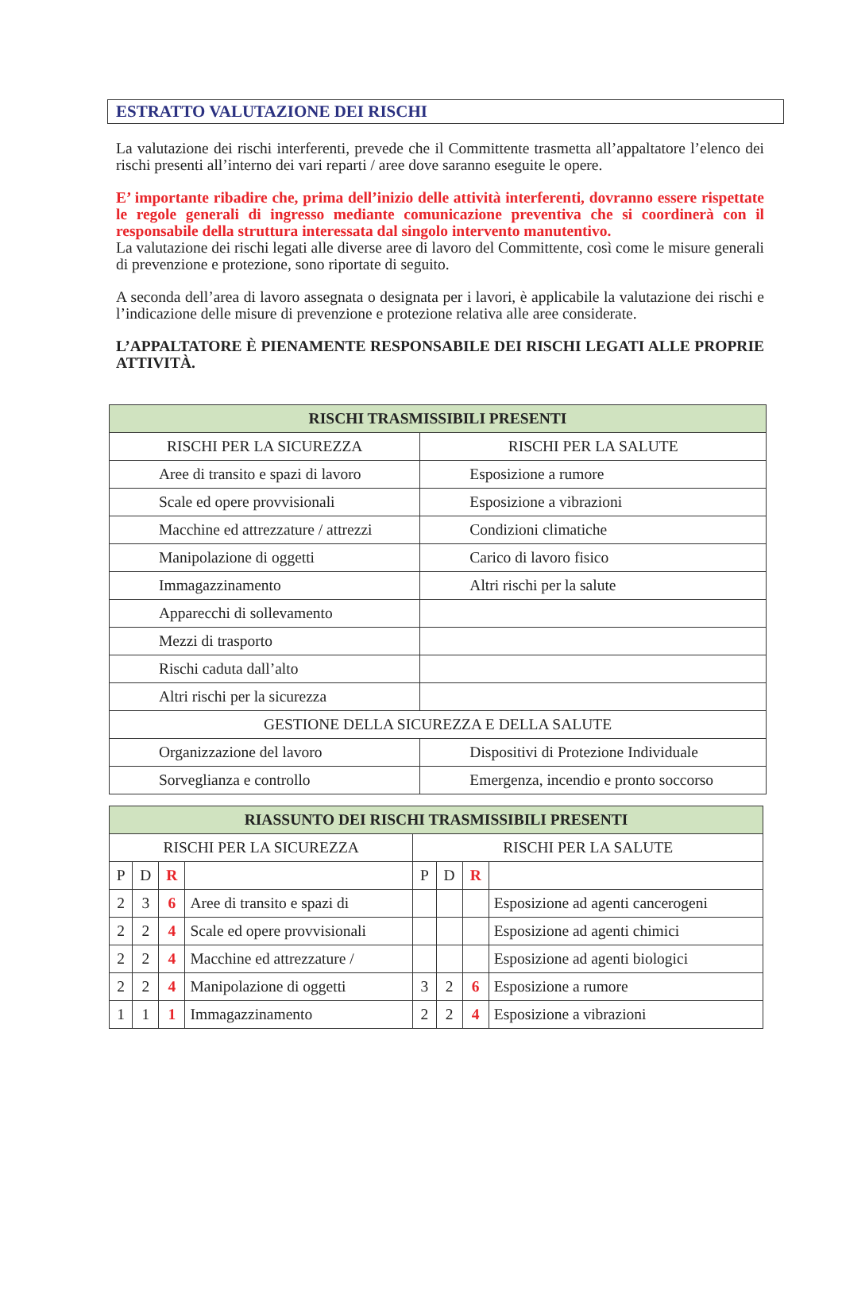ESTRATTO VALUTAZIONE DEI RISCHI
La valutazione dei rischi interferenti, prevede che il Committente trasmetta all’appaltatore l’elenco dei rischi presenti all’interno dei vari reparti / aree dove saranno eseguite le opere.
E’ importante ribadire che, prima dell’inizio delle attività interferenti, dovranno essere rispettate le regole generali di ingresso mediante comunicazione preventiva che si coordinerà con il responsabile della struttura interessata dal singolo intervento manutentivo.
La valutazione dei rischi legati alle diverse aree di lavoro del Committente, così come le misure generali di prevenzione e protezione, sono riportate di seguito.
A seconda dell’area di lavoro assegnata o designata per i lavori, è applicabile la valutazione dei rischi e l’indicazione delle misure di prevenzione e protezione relativa alle aree considerate.
L’APPALTATORE È PIENAMENTE RESPONSABILE DEI RISCHI LEGATI ALLE PROPRIE ATTIVITÀ.
| RISCHI TRASMISSIBILI PRESENTI | |
| --- | --- |
| RISCHI PER LA SICUREZZA | RISCHI PER LA SALUTE |
| Aree di transito e spazi di lavoro | Esposizione a rumore |
| Scale ed opere provvisionali | Esposizione a vibrazioni |
| Macchine ed attrezzature / attrezzi | Condizioni climatiche |
| Manipolazione di oggetti | Carico di lavoro fisico |
| Immagazzinamento | Altri rischi per la salute |
| Apparecchi di sollevamento | |
| Mezzi di trasporto | |
| Rischi caduta dall’alto | |
| Altri rischi per la sicurezza | |
| GESTIONE DELLA SICUREZZA E DELLA SALUTE | |
| Organizzazione del lavoro | Dispositivi di Protezione Individuale |
| Sorveglianza e controllo | Emergenza, incendio e pronto soccorso |
| RIASSUNTO DEI RISCHI TRASMISSIBILI PRESENTI | | | | | | | |
| --- | --- | --- | --- | --- | --- | --- | --- |
| RISCHI PER LA SICUREZZA | | | | RISCHI PER LA SALUTE | | | |
| P | D | R | | P | D | R | |
| 2 | 3 | 6 | Aree di transito e spazi di | | | | Esposizione ad agenti cancerogeni |
| 2 | 2 | 4 | Scale ed opere provvisionali | | | | Esposizione ad agenti chimici |
| 2 | 2 | 4 | Macchine ed attrezzature / | | | | Esposizione ad agenti biologici |
| 2 | 2 | 4 | Manipolazione di oggetti | 3 | 2 | 6 | Esposizione a rumore |
| 1 | 1 | 1 | Immagazzinamento | 2 | 2 | 4 | Esposizione a vibrazioni |